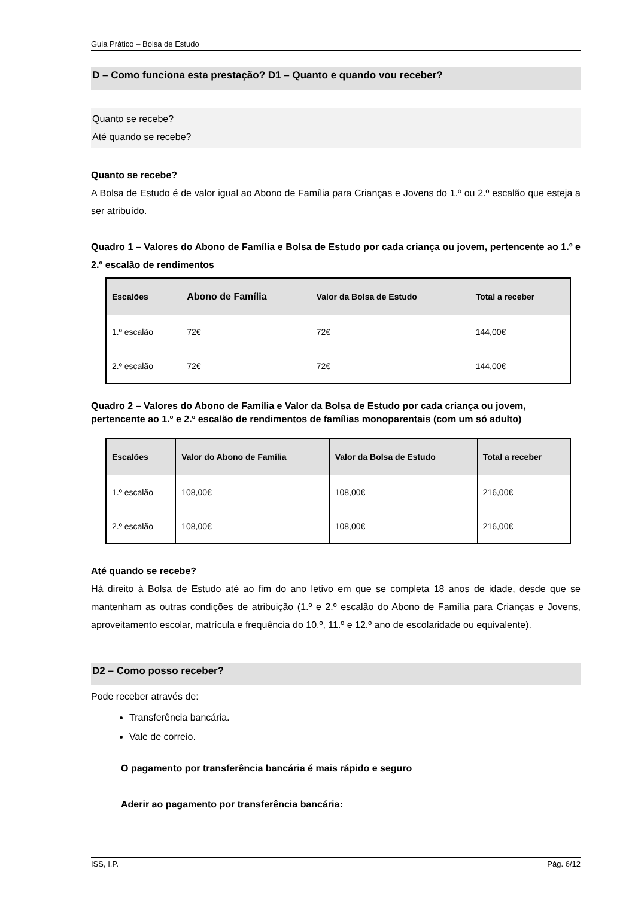Guia Prático – Bolsa de Estudo
D – Como funciona esta prestação? D1 – Quanto e quando vou receber?
Quanto se recebe?
Até quando se recebe?
Quanto se recebe?
A Bolsa de Estudo é de valor igual ao Abono de Família para Crianças e Jovens do 1.º ou 2.º escalão que esteja a ser atribuído.
Quadro 1 – Valores do Abono de Família e Bolsa de Estudo por cada criança ou jovem, pertencente ao 1.º e 2.º escalão de rendimentos
| Escalões | Abono de Família | Valor da Bolsa de Estudo | Total a receber |
| --- | --- | --- | --- |
| 1.º escalão | 72€ | 72€ | 144,00€ |
| 2.º escalão | 72€ | 72€ | 144,00€ |
Quadro 2 – Valores do Abono de Família e Valor da Bolsa de Estudo por cada criança ou jovem, pertencente ao 1.º e 2.º escalão de rendimentos de famílias monoparentais (com um só adulto)
| Escalões | Valor do Abono de Família | Valor da Bolsa de Estudo | Total a receber |
| --- | --- | --- | --- |
| 1.º escalão | 108,00€ | 108,00€ | 216,00€ |
| 2.º escalão | 108,00€ | 108,00€ | 216,00€ |
Até quando se recebe?
Há direito à Bolsa de Estudo até ao fim do ano letivo em que se completa 18 anos de idade, desde que se mantenham as outras condições de atribuição (1.º e 2.º escalão do Abono de Família para Crianças e Jovens, aproveitamento escolar, matrícula e frequência do 10.º, 11.º e 12.º ano de escolaridade ou equivalente).
D2 – Como posso receber?
Pode receber através de:
Transferência bancária.
Vale de correio.
O pagamento por transferência bancária é mais rápido e seguro
Aderir ao pagamento por transferência bancária:
ISS, I.P. Pág. 6/12